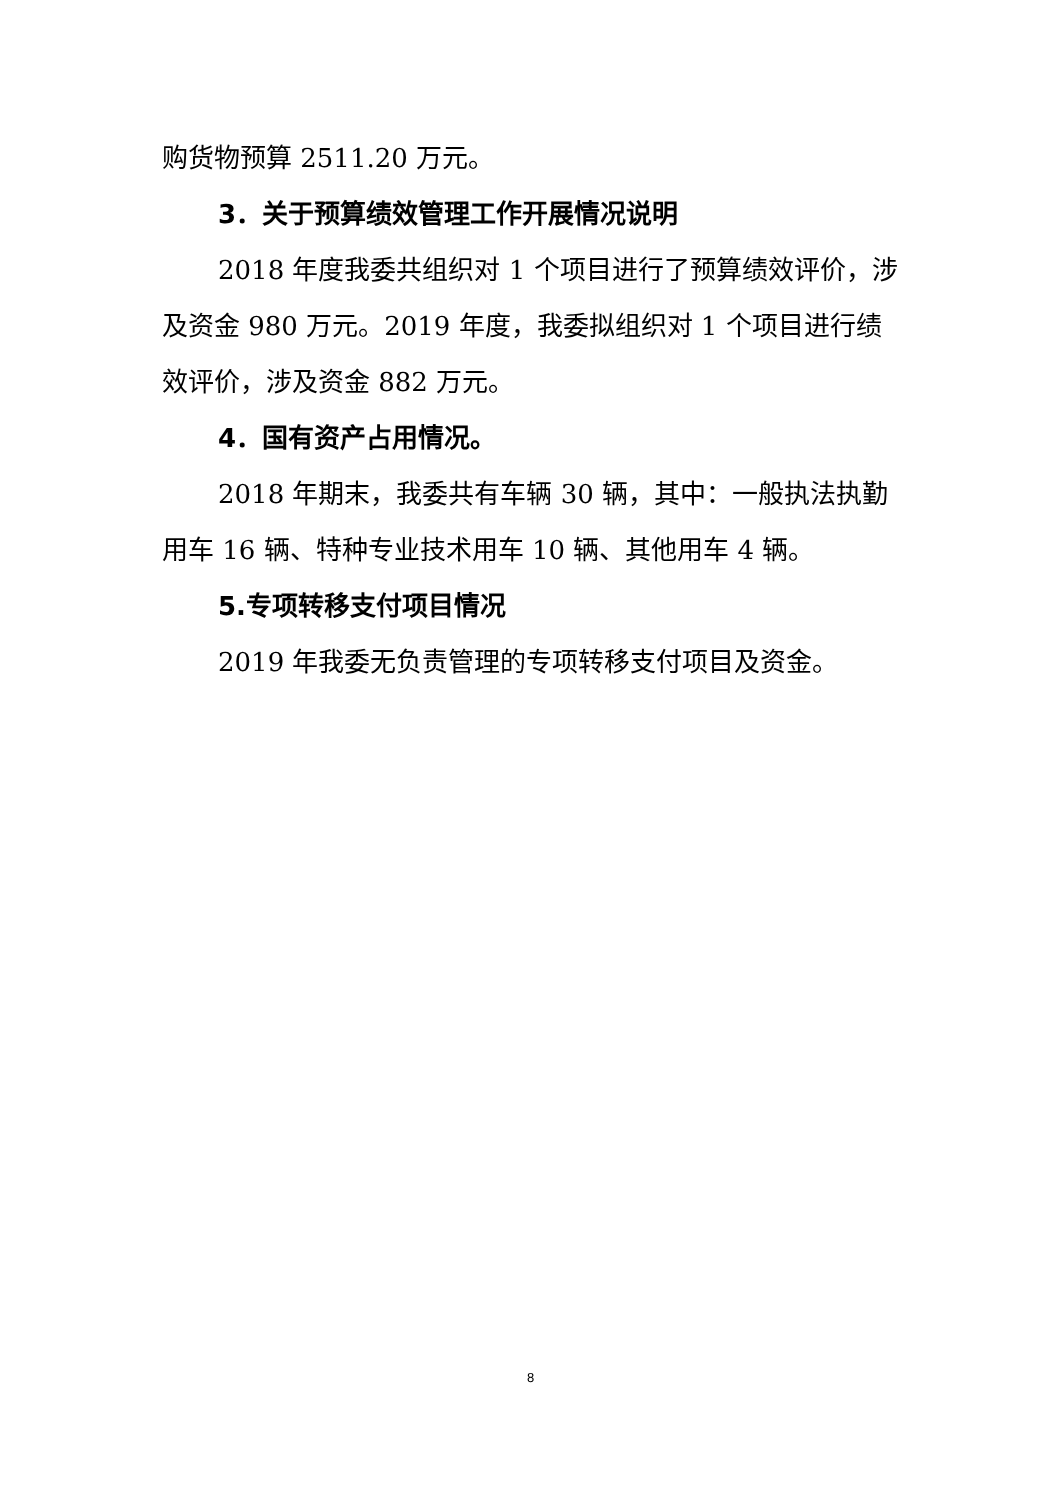购货物预算 2511.20 万元。
3．关于预算绩效管理工作开展情况说明
2018 年度我委共组织对 1 个项目进行了预算绩效评价，涉及资金 980 万元。2019 年度，我委拟组织对 1 个项目进行绩效评价，涉及资金 882 万元。
4．国有资产占用情况。
2018 年期末，我委共有车辆 30 辆，其中：一般执法执勤用车 16 辆、特种专业技术用车 10 辆、其他用车 4 辆。
5.专项转移支付项目情况
2019 年我委无负责管理的专项转移支付项目及资金。
8